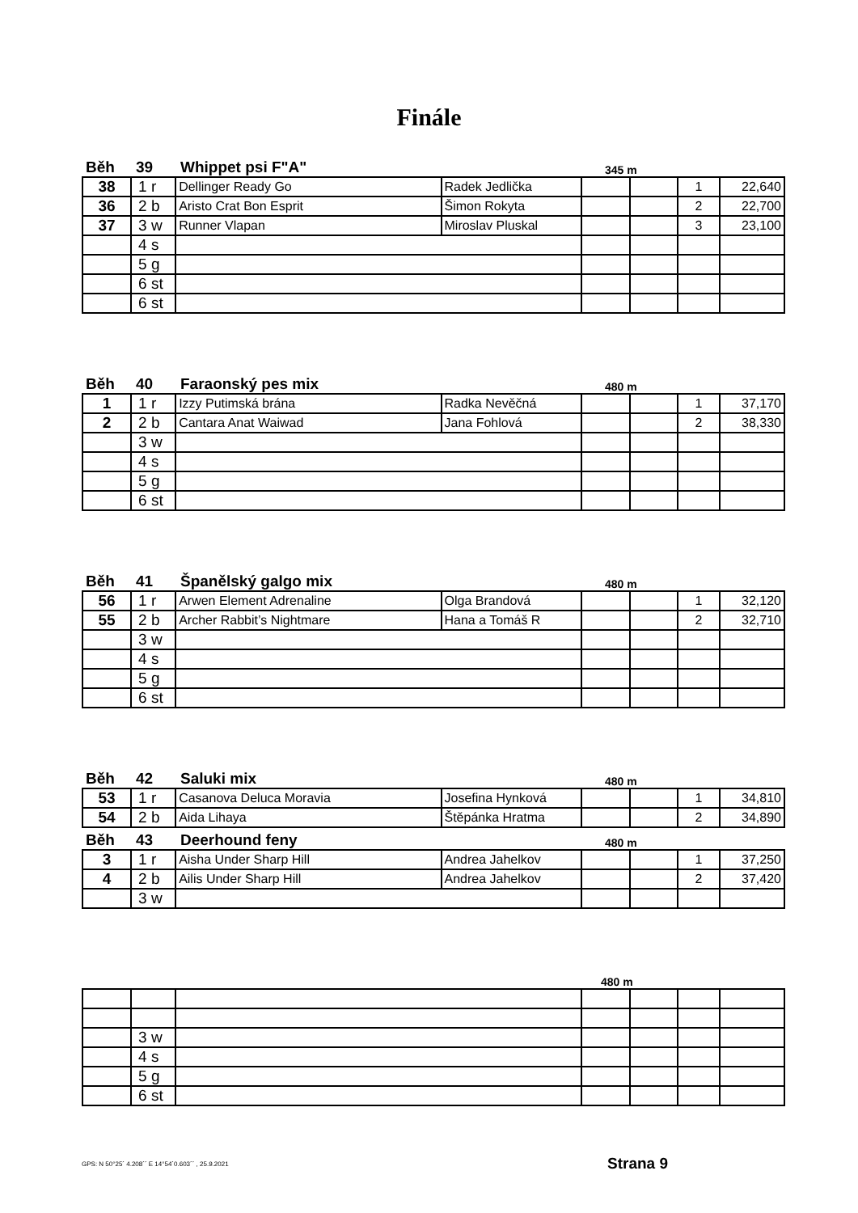Finále
Běh 39 Whippet psi F"A" 345 m
| 38 | 1 r | Dellinger Ready Go | Radek Jedlička | | | 1 | 22,640 |
| 36 | 2 b | Aristo Crat Bon Esprit | Šimon Rokyta | | | 2 | 22,700 |
| 37 | 3 w | Runner Vlapan | Miroslav Pluskal | | | 3 | 23,100 |
| | 4 s | | | | | | |
| | 5 g | | | | | | |
| | 6 st | | | | | | |
| | 6 st | | | | | | |
Běh 40 Faraonský pes mix 480 m
| 1 | 1 r | Izzy Putimská brána | Radka Nevěčná | | | 1 | 37,170 |
| 2 | 2 b | Cantara Anat Waiwad | Jana Fohlová | | | 2 | 38,330 |
| | 3 w | | | | | | |
| | 4 s | | | | | | |
| | 5 g | | | | | | |
| | 6 st | | | | | | |
Běh 41 Španělský galgo mix 480 m
| 56 | 1 r | Arwen Element Adrenaline | Olga Brandová | | | 1 | 32,120 |
| 55 | 2 b | Archer Rabbit’s Nightmare | Hana a Tomáš R | | | 2 | 32,710 |
| | 3 w | | | | | | |
| | 4 s | | | | | | |
| | 5 g | | | | | | |
| | 6 st | | | | | | |
Běh 42 Saluki mix 480 m
| 53 | 1 r | Casanova Deluca Moravia | Josefina Hynková | | | 1 | 34,810 |
| 54 | 2 b | Aida Lihaya | Štěpánka Hratma | | | 2 | 34,890 |
Běh 43 Deerhound feny 480 m
| 3 | 1 r | Aisha Under Sharp Hill | Andrea Jahelkov | | | 1 | 37,250 |
| 4 | 2 b | Ailis Under Sharp Hill | Andrea Jahelkov | | | 2 | 37,420 |
| | 3 w | | | | | | |
480 m
| | 3 w | | | | | |
| | 4 s | | | | | |
| | 5 g | | | | | |
| | 6 st | | | | | |
GPS: N 50°25´ 4.208´´ E 14°54´0.603´´ , 25.9.2021
Strana 9